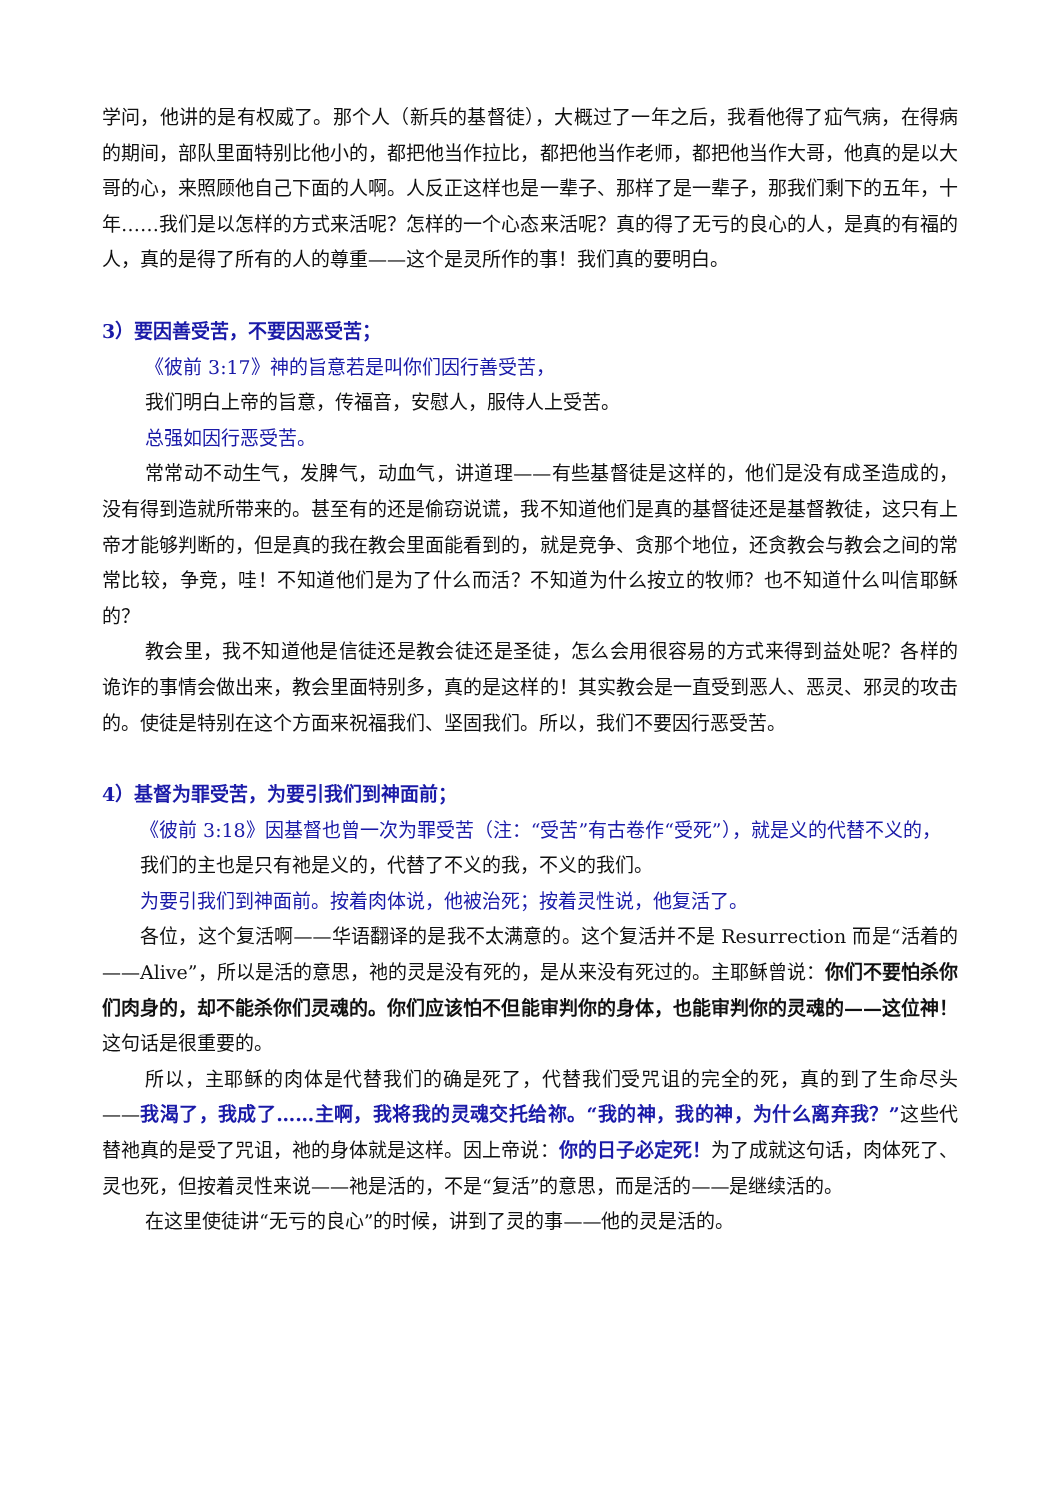学问，他讲的是有权威了。那个人（新兵的基督徒），大概过了一年之后，我看他得了疝气病，在得病的期间，部队里面特别比他小的，都把他当作拉比，都把他当作老师，都把他当作大哥，他真的是以大哥的心，来照顾他自己下面的人啊。人反正这样也是一辈子、那样了是一辈子，那我们剩下的五年，十年……我们是以怎样的方式来活呢？怎样的一个心态来活呢？真的得了无亏的良心的人，是真的有福的人，真的是得了所有的人的尊重——这个是灵所作的事！我们真的要明白。
3）要因善受苦，不要因恶受苦；
《彼前 3:17》神的旨意若是叫你们因行善受苦，
我们明白上帝的旨意，传福音，安慰人，服侍人上受苦。
总强如因行恶受苦。
常常动不动生气，发脾气，动血气，讲道理——有些基督徒是这样的，他们是没有成圣造成的，没有得到造就所带来的。甚至有的还是偷窃说谎，我不知道他们是真的基督徒还是基督教徒，这只有上帝才能够判断的，但是真的我在教会里面能看到的，就是竞争、贪那个地位，还贪教会与教会之间的常常比较，争竞，哇！不知道他们是为了什么而活？不知道为什么按立的牧师？也不知道什么叫信耶稣的？
教会里，我不知道他是信徒还是教会徒还是圣徒，怎么会用很容易的方式来得到益处呢？各样的诡诈的事情会做出来，教会里面特别多，真的是这样的！其实教会是一直受到恶人、恶灵、邪灵的攻击的。使徒是特别在这个方面来祝福我们、坚固我们。所以，我们不要因行恶受苦。
4）基督为罪受苦，为要引我们到神面前；
《彼前 3:18》因基督也曾一次为罪受苦（注：“受苦”有古卷作“受死”），就是义的代替不义的，
我们的主也是只有祂是义的，代替了不义的我，不义的我们。
为要引我们到神面前。按着肉体说，他被治死；按着灵性说，他复活了。
各位，这个复活啊——华语翻译的是我不太满意的。这个复活并不是 Resurrection 而是“活着的——Alive”，所以是活的意思，祂的灵是没有死的，是从来没有死过的。主耶稣曾说：你们不要怕杀你们肉身的，却不能杀你们灵魂的。你们应该怕不但能审判你的身体，也能审判你的灵魂的——这位神！这句话是很重要的。
所以，主耶稣的肉体是代替我们的确是死了，代替我们受咒诅的完全的死，真的到了生命尽头——我渴了，我成了……主啊，我将我的灵魂交托给祢。“我的神，我的神，为什么离弃我？”这些代替祂真的是受了咒诅，祂的身体就是这样。因上帝说：你的日子必定死！为了成就这句话，肉体死了、灵也死，但按着灵性来说——祂是活的，不是“复活”的意思，而是活的——是继续活的。
在这里使徒讲“无亏的良心”的时候，讲到了灵的事——他的灵是活的。